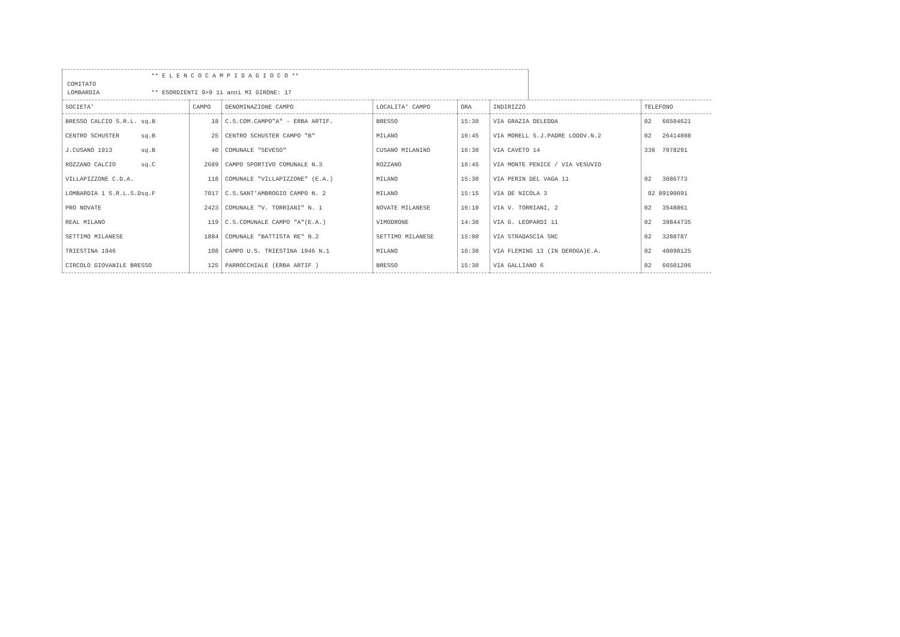** E L E N C O C A M P I D A G I O C O **
COMITATO
LOMBARDIA ** ESORDIENTI 9>9 11 anni MI GIRONE: 17
| SOCIETA' | CAMPO | DENOMINAZIONE CAMPO | LOCALITA' CAMPO | ORA | INDIRIZZO | TELEFONO |
| --- | --- | --- | --- | --- | --- | --- |
| BRESSO CALCIO S.R.L. sq.B | 18 | C.S.COM.CAMPO"A" - ERBA ARTIF. | BRESSO | 15:30 | VIA GRAZIA DELEDDA | 02 66504621 |
| CENTRO SCHUSTER sq.B | 25 | CENTRO SCHUSTER CAMPO "B" | MILANO | 16:45 | VIA MORELL S.J.PADRE LODOV.N.2 | 02 26414808 |
| J.CUSANO 1913 sq.B | 40 | COMUNALE "SEVESO" | CUSANO MILANINO | 16:30 | VIA CAVETO 14 | 338 7078291 |
| ROZZANO CALCIO sq.C | 2689 | CAMPO SPORTIVO COMUNALE N.3 | ROZZANO | 16:45 | VIA MONTE PENICE / VIA VESUVIO | |
| VILLAPIZZONE C.D.A. | 118 | COMUNALE "VILLAPIZZONE" (E.A.) | MILANO | 15:30 | VIA PERIN DEL VAGA 11 | 02 3086773 |
| LOMBARDIA 1 S.R.L.S.Dsq.F | 7017 | C.S.SANT'AMBROGIO CAMPO N. 2 | MILANO | 15:15 | VIA DE NICOLA 3 | 02 89190091 |
| PRO NOVATE | 2423 | COMUNALE "V. TORRIANI" N. 1 | NOVATE MILANESE | 16:10 | VIA V. TORRIANI, 2 | 02 3548861 |
| REAL MILANO | 119 | C.S.COMUNALE CAMPO "A"(E.A.) | VIMODRONE | 14:30 | VIA G. LEOPARDI 11 | 02 39844735 |
| SETTIMO MILANESE | 1884 | COMUNALE "BATTISTA RE" N.2 | SETTIMO MILANESE | 15:00 | VIA STRADASCIA SNC | 02 3288787 |
| TRIESTINA 1946 | 108 | CAMPO U.S. TRIESTINA 1946 N.1 | MILANO | 16:30 | VIA FLEMING 13 (IN DEROGA)E.A. | 02 40090125 |
| CIRCOLO GIOVANILE BRESSO | 125 | PARROCCHIALE (ERBA ARTIF ) | BRESSO | 15:30 | VIA GALLIANO 6 | 02 66501206 |